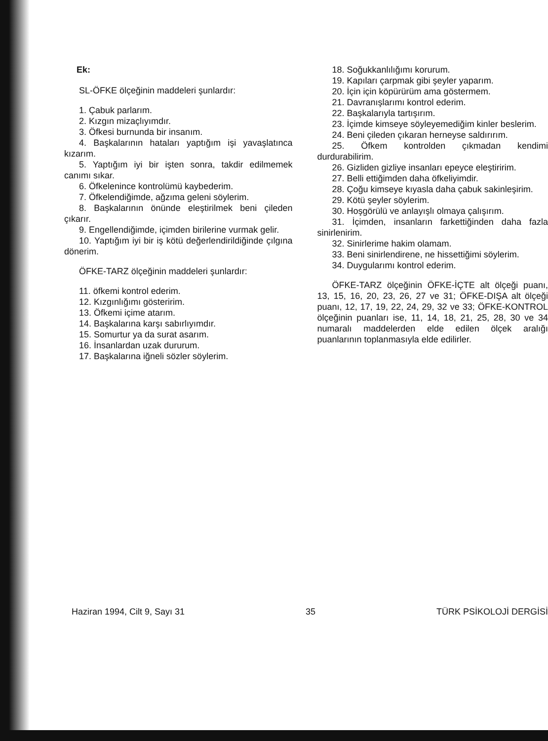Ek:
SL-ÖFKE ölçeğinin maddeleri şunlardır:
1. Çabuk parlarım.
2. Kızgın mizaçlıyımdır.
3. Öfkesi burnunda bir insanım.
4. Başkalarının hataları yaptığım işi yavaşlatınca kızarım.
5. Yaptığım iyi bir işten sonra, takdir edilmemek canımı sıkar.
6. Öfkelenince kontrolümü kaybederim.
7. Öfkelendiğimde, ağzıma geleni söylerim.
8. Başkalarının önünde eleştirilmek beni çileden çıkarır.
9. Engellendiğimde, içimden birilerine vurmak gelir.
10. Yaptığım iyi bir iş kötü değerlendirildiğinde çılgına dönerim.
ÖFKE-TARZ ölçeğinin maddeleri şunlardır:
11. öfkemi kontrol ederim.
12. Kızgınlığımı gösteririm.
13. Öfkemi içime atarım.
14. Başkalarına karşı sabırlıyımdır.
15. Somurtur ya da surat asarım.
16. İnsanlardan uzak dururum.
17. Başkalarına iğneli sözler söylerim.
18. Soğukkanlılığımı korurum.
19. Kapıları çarpmak gibi şeyler yaparım.
20. İçin için köpürürüm ama göstermem.
21. Davranışlarımı kontrol ederim.
22. Başkalarıyla tartışırım.
23. İçimde kimseye söyleyemediğim kinler beslerim.
24. Beni çileden çıkaran herneyse saldırırım.
25. Öfkem kontrolden çıkmadan kendimi durdurabilirim.
26. Gizliden gizliye insanları epeyce eleştiririm.
27. Belli ettiğimden daha öfkeliyimdir.
28. Çoğu kimseye kıyasla daha çabuk sakinleşirim.
29. Kötü şeyler söylerim.
30. Hoşgörülü ve anlayışlı olmaya çalışırım.
31. İçimden, insanların farkettiğinden daha fazla sinirlenirim.
32. Sinirlerime hakim olamam.
33. Beni sinirlendirene, ne hissettiğimi söylerim.
34. Duygularımı kontrol ederim.
ÖFKE-TARZ ölçeğinin ÖFKE-İÇTE alt ölçeği puanı, 13, 15, 16, 20, 23, 26, 27 ve 31; ÖFKE-DIŞA alt ölçeği puanı, 12, 17, 19, 22, 24, 29, 32 ve 33; ÖFKE-KONTROL ölçeğinin puanları ise, 11, 14, 18, 21, 25, 28, 30 ve 34 numaralı maddelerden elde edilen ölçek aralığı puanlarının toplanmasıyla elde edilirler.
Haziran 1994, Cilt 9, Sayı 31 35 TÜRK PSİKOLOJİ DERGİSİ